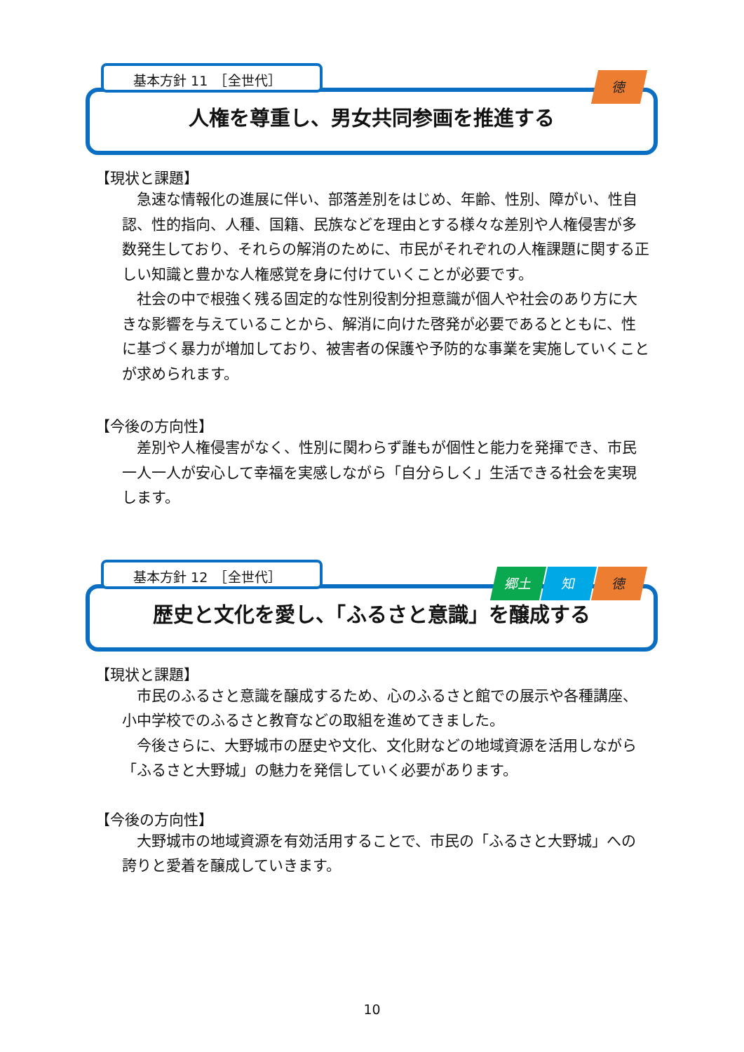基本方針 11　［全世代］ 徳
人権を尊重し、男女共同参画を推進する
【現状と課題】
急速な情報化の進展に伴い、部落差別をはじめ、年齢、性別、障がい、性自認、性的指向、人種、国籍、民族などを理由とする様々な差別や人権侵害が多数発生しており、それらの解消のために、市民がそれぞれの人権課題に関する正しい知識と豊かな人権感覚を身に付けていくことが必要です。
社会の中で根強く残る固定的な性別役割分担意識が個人や社会のあり方に大きな影響を与えていることから、解消に向けた啓発が必要であるとともに、性に基づく暴力が増加しており、被害者の保護や予防的な事業を実施していくことが求められます。
【今後の方向性】
差別や人権侵害がなく、性別に関わらず誰もが個性と能力を発揮でき、市民一人一人が安心して幸福を実感しながら「自分らしく」生活できる社会を実現します。
基本方針 12　［全世代］
郷土 知 徳
歴史と文化を愛し、「ふるさと意識」を醸成する
【現状と課題】
市民のふるさと意識を醸成するため、心のふるさと館での展示や各種講座、小中学校でのふるさと教育などの取組を進めてきました。
今後さらに、大野城市の歴史や文化、文化財などの地域資源を活用しながら「ふるさと大野城」の魅力を発信していく必要があります。
【今後の方向性】
大野城市の地域資源を有効活用することで、市民の「ふるさと大野城」への誇りと愛着を醸成していきます。
10